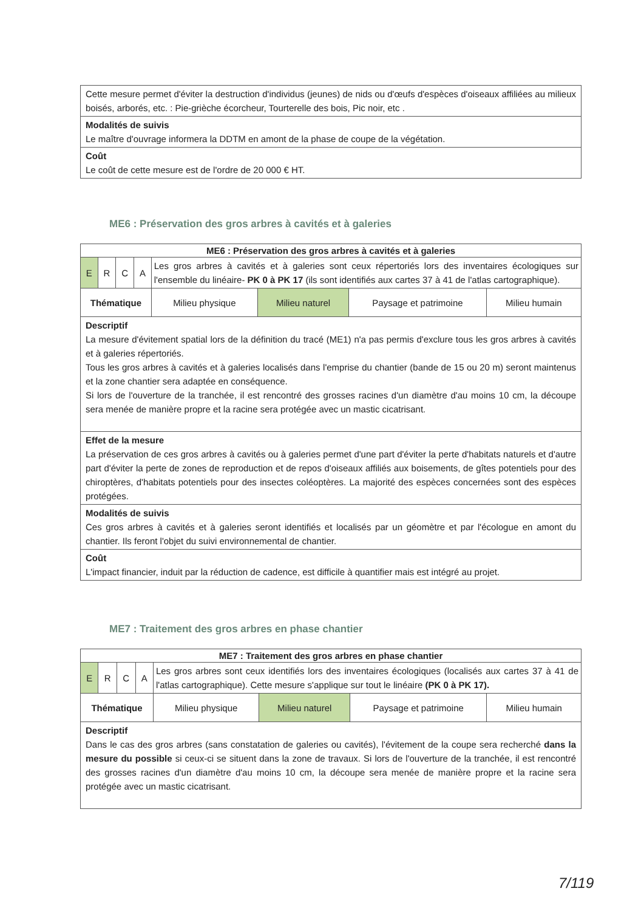| Cette mesure permet d'éviter la destruction d'individus (jeunes) de nids ou d'œufs d'espèces d'oiseaux affiliées au milieux boisés, arborés, etc. : Pie-grièche écorcheur, Tourterelle des bois, Pic noir, etc . |
| Modalités de suivis Le maître d'ouvrage informera la DDTM en amont de la phase de coupe de la végétation. |
| Coût Le coût de cette mesure est de l'ordre de 20 000 € HT. |
ME6 : Préservation des gros arbres à cavités et à galeries
| ME6 : Préservation des gros arbres à cavités et à galeries | | | | | | | |
| --- | --- | --- | --- | --- | --- | --- | --- |
| E | R | C | A | Les gros arbres à cavités et à galeries sont ceux répertoriés lors des inventaires écologiques sur l'ensemble du linéaire- PK 0 à PK 17 (ils sont identifiés aux cartes 37 à 41 de l'atlas cartographique). | | | |
| Thématique | | | | Milieu physique | Milieu naturel | Paysage et patrimoine | Milieu humain |
| Descriptif La mesure d'évitement spatial lors de la définition du tracé (ME1) n'a pas permis d'exclure tous les gros arbres à cavités et à galeries répertoriés. Tous les gros arbres à cavités et à galeries localisés dans l'emprise du chantier (bande de 15 ou 20 m) seront maintenus et la zone chantier sera adaptée en conséquence. Si lors de l'ouverture de la tranchée, il est rencontré des grosses racines d'un diamètre d'au moins 10 cm, la découpe sera menée de manière propre et la racine sera protégée avec un mastic cicatrisant. | | | | | | | |
| Effet de la mesure La préservation de ces gros arbres à cavités ou à galeries permet d'une part d'éviter la perte d'habitats naturels et d'autre part d'éviter la perte de zones de reproduction et de repos d'oiseaux affiliés aux boisements, de gîtes potentiels pour des chiroptères, d'habitats potentiels pour des insectes coléoptères. La majorité des espèces concernées sont des espèces protégées. | | | | | | | |
| Modalités de suivis Ces gros arbres à cavités et à galeries seront identifiés et localisés par un géomètre et par l'écologue en amont du chantier. Ils feront l'objet du suivi environnemental de chantier. | | | | | | | |
| Coût L'impact financier, induit par la réduction de cadence, est difficile à quantifier mais est intégré au projet. | | | | | | | |
ME7 : Traitement des gros arbres en phase chantier
| ME7 : Traitement des gros arbres en phase chantier | | | | | | | |
| --- | --- | --- | --- | --- | --- | --- | --- |
| E | R | C | A | Les gros arbres sont ceux identifiés lors des inventaires écologiques (localisés aux cartes 37 à 41 de l'atlas cartographique). Cette mesure s'applique sur tout le linéaire (PK 0 à PK 17). | | | |
| Thématique | | | | Milieu physique | Milieu naturel | Paysage et patrimoine | Milieu humain |
| Descriptif Dans le cas des gros arbres (sans constatation de galeries ou cavités), l'évitement de la coupe sera recherché dans la mesure du possible si ceux-ci se situent dans la zone de travaux. Si lors de l'ouverture de la tranchée, il est rencontré des grosses racines d'un diamètre d'au moins 10 cm, la découpe sera menée de manière propre et la racine sera protégée avec un mastic cicatrisant. | | | | | | | |
7/119